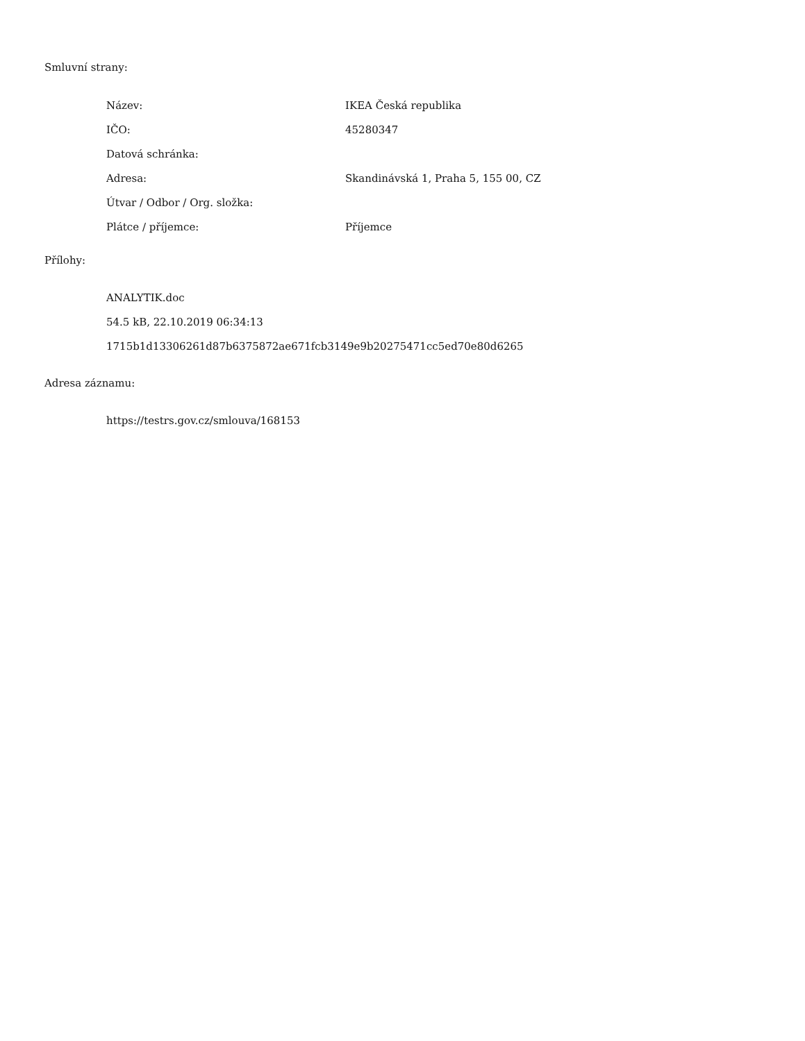Smluvní strany:
| Název: | IKEA Česká republika |
| IČO: | 45280347 |
| Datová schránka: | |
| Adresa: | Skandinávská 1, Praha 5, 155 00, CZ |
| Útvar / Odbor / Org. složka: | |
| Plátce / příjemce: | Příjemce |
Přílohy:
ANALYTIK.doc
54.5 kB, 22.10.2019 06:34:13
1715b1d13306261d87b6375872ae671fcb3149e9b20275471cc5ed70e80d6265
Adresa záznamu:
https://testrs.gov.cz/smlouva/168153